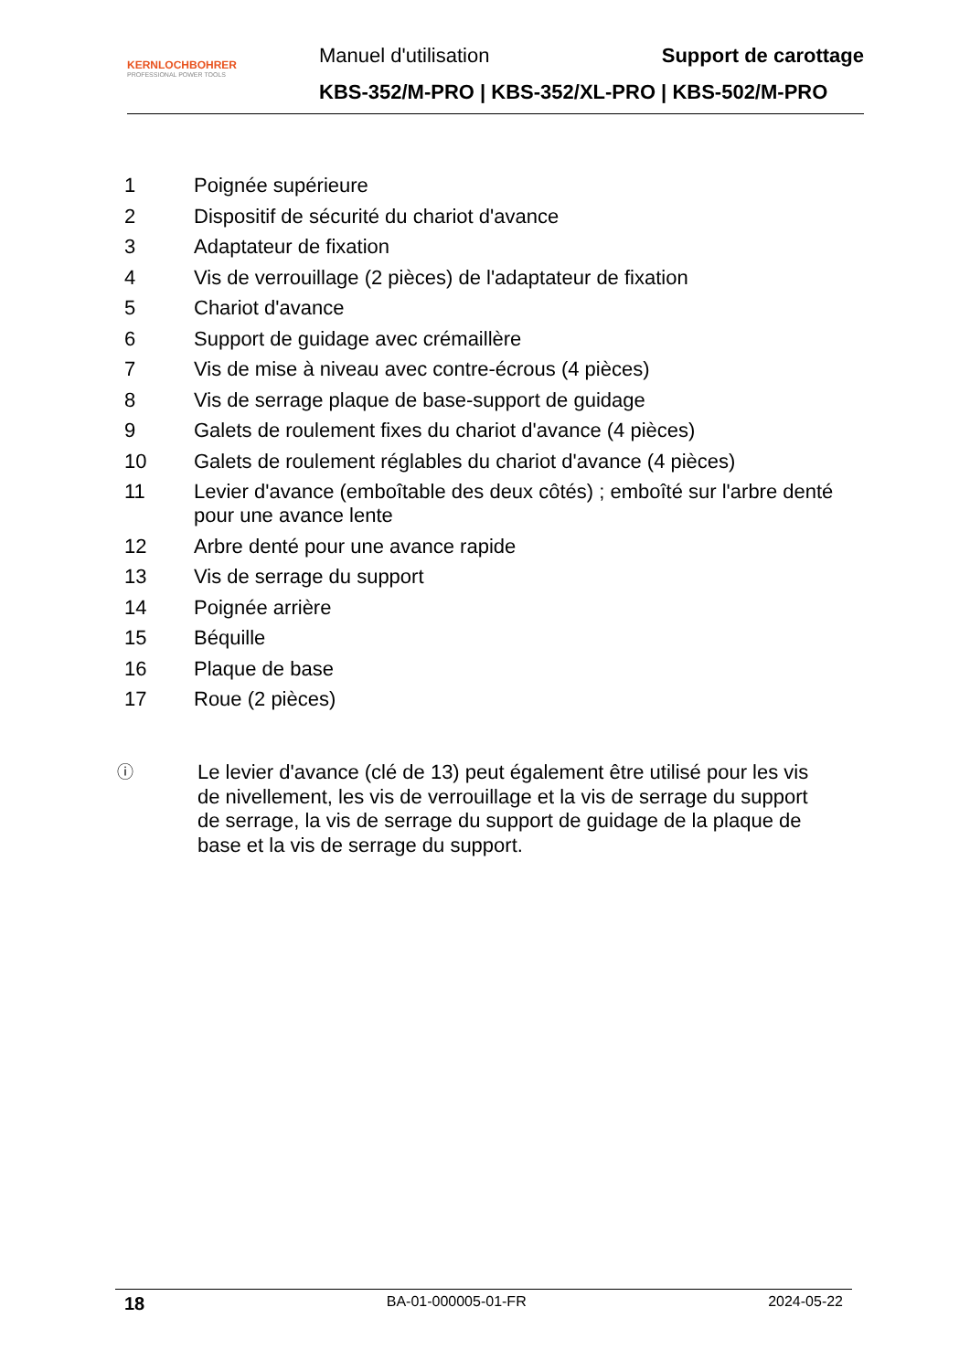KERNLOCHBOHRER
PROFESSIONAL POWER TOOLS
Manuel d'utilisation Support de carottage
KBS-352/M-PRO | KBS-352/XL-PRO | KBS-502/M-PRO
1 Poignée supérieure
2 Dispositif de sécurité du chariot d'avance
3 Adaptateur de fixation
4 Vis de verrouillage (2 pièces) de l'adaptateur de fixation
5 Chariot d'avance
6 Support de guidage avec crémaillère
7 Vis de mise à niveau avec contre-écrous (4 pièces)
8 Vis de serrage plaque de base-support de guidage
9 Galets de roulement fixes du chariot d'avance (4 pièces)
10 Galets de roulement réglables du chariot d'avance (4 pièces)
11 Levier d'avance (emboîtable des deux côtés) ; emboîté sur l'arbre denté pour une avance lente
12 Arbre denté pour une avance rapide
13 Vis de serrage du support
14 Poignée arrière
15 Béquille
16 Plaque de base
17 Roue (2 pièces)
ⓘ Le levier d'avance (clé de 13) peut également être utilisé pour les vis de nivellement, les vis de verrouillage et la vis de serrage du support de serrage, la vis de serrage du support de guidage de la plaque de base et la vis de serrage du support.
18 BA-01-000005-01-FR 2024-05-22